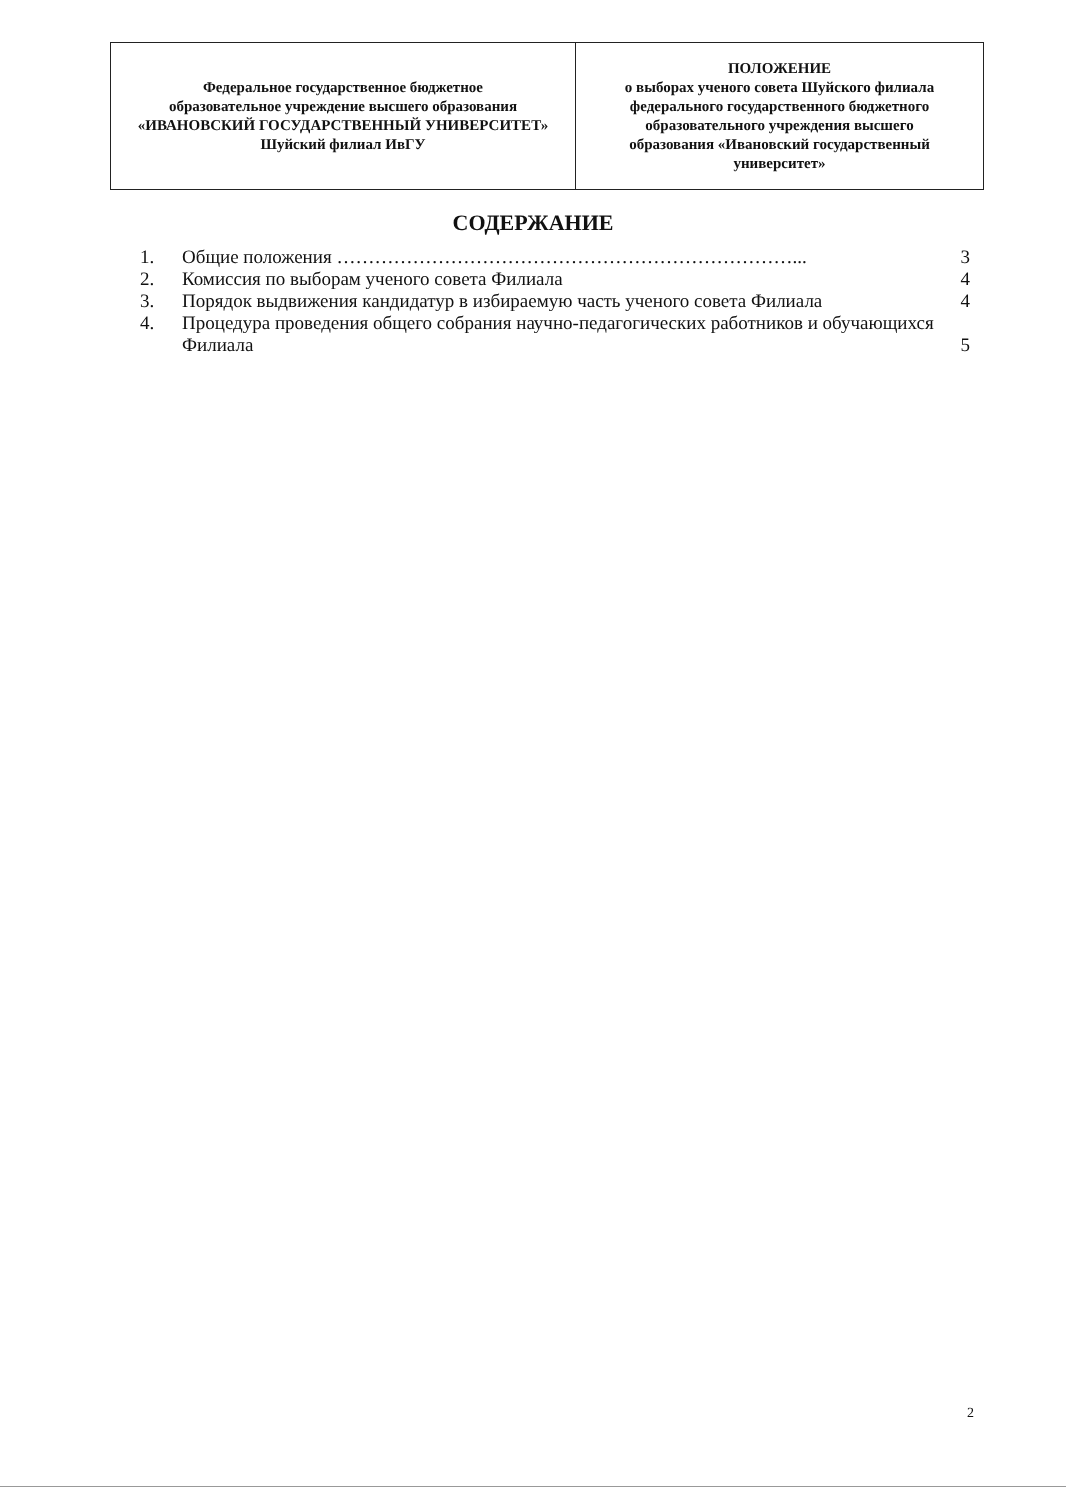| Федеральное государственное бюджетное образовательное учреждение высшего образования «ИВАНОВСКИЙ ГОСУДАРСТВЕННЫЙ УНИВЕРСИТЕТ» Шуйский филиал ИвГУ | ПОЛОЖЕНИЕ о выборах ученого совета Шуйского филиала федерального государственного бюджетного образовательного учреждения высшего образования «Ивановский государственный университет» |
СОДЕРЖАНИЕ
| 1. | Общие положения ………………………………………………………………... | 3 |
| 2. | Комиссия по выборам ученого совета Филиала | 4 |
| 3. | Порядок выдвижения кандидатур в избираемую часть ученого совета Филиала | 4 |
| 4. | Процедура проведения общего собрания научно-педагогических работников и обучающихся Филиала | 5 |
2